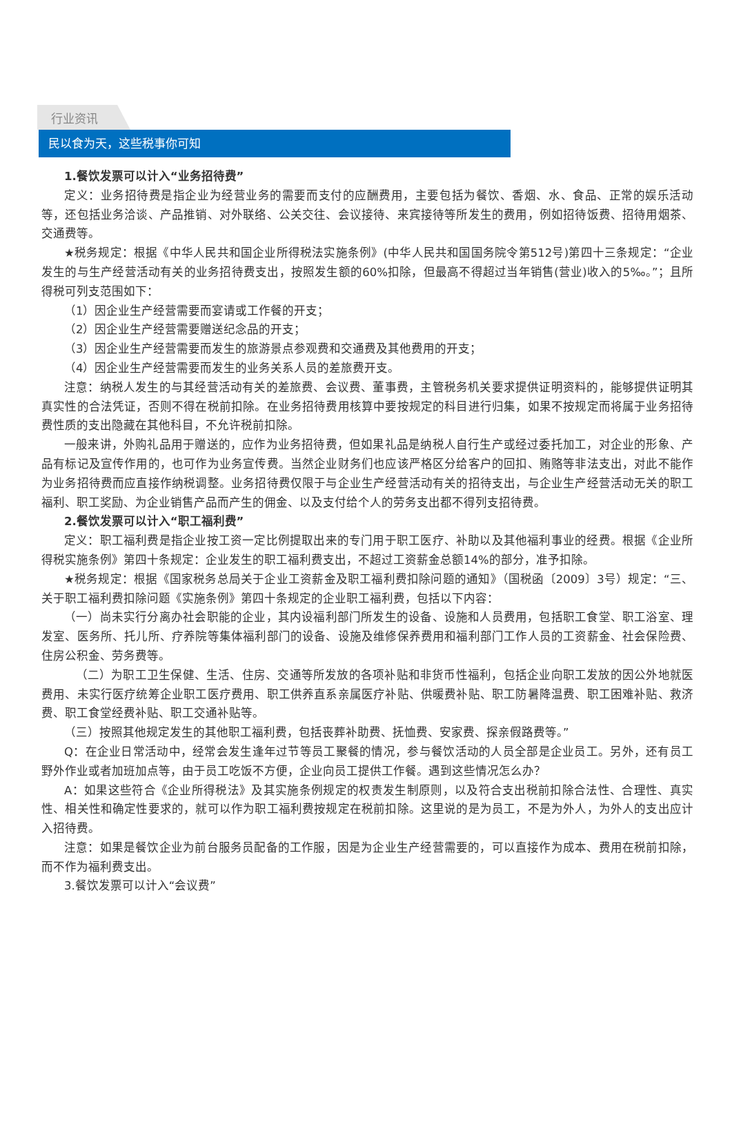行业资讯
民以食为天，这些税事你可知
1.餐饮发票可以计入“业务招待费”
定义：业务招待费是指企业为经营业务的需要而支付的应酬费用，主要包括为餐饮、香烟、水、食品、正常的娱乐活动等，还包括业务洽谈、产品推销、对外联络、公关交往、会议接待、来宾接待等所发生的费用，例如招待饭费、招待用烟茶、交通费等。
★税务规定：根据《中华人民共和国企业所得税法实施条例》(中华人民共和国国务院令第512号)第四十三条规定：“企业发生的与生产经营活动有关的业务招待费支出，按照发生额的60%扣除，但最高不得超过当年销售(营业)收入的5‰。”；且所得税可列支范围如下：
（1）因企业生产经营需要而宴请或工作餐的开支；
（2）因企业生产经营需要赠送纪念品的开支；
（3）因企业生产经营需要而发生的旅游景点参观费和交通费及其他费用的开支；
（4）因企业生产经营需要而发生的业务关系人员的差旅费开支。
注意：纳税人发生的与其经营活动有关的差旅费、会议费、董事费，主管税务机关要求提供证明资料的，能够提供证明其真实性的合法凭证，否则不得在税前扣除。在业务招待费用核算中要按规定的科目进行归集，如果不按规定而将属于业务招待费性质的支出隐藏在其他科目，不允许税前扣除。
一般来讲，外购礼品用于赠送的，应作为业务招待费，但如果礼品是纳税人自行生产或经过委托加工，对企业的形象、产品有标记及宣传作用的，也可作为业务宣传费。当然企业财务们也应该严格区分给客户的回扣、贿赂等非法支出，对此不能作为业务招待费而应直接作纳税调整。业务招待费仅限于与企业生产经营活动有关的招待支出，与企业生产经营活动无关的职工福利、职工奖励、为企业销售产品而产生的佣金、以及支付给个人的劳务支出都不得列支招待费。
2.餐饮发票可以计入“职工福利费”
定义：职工福利费是指企业按工资一定比例提取出来的专门用于职工医疗、补助以及其他福利事业的经费。根据《企业所得税实施条例》第四十条规定：企业发生的职工福利费支出，不超过工资薪金总额14%的部分，准予扣除。
★税务规定：根据《国家税务总局关于企业工资薪金及职工福利费扣除问题的通知》（国税函〔2009〕3号）规定：“三、关于职工福利费扣除问题《实施条例》第四十条规定的企业职工福利费，包括以下内容：
（一）尚未实行分离办社会职能的企业，其内设福利部门所发生的设备、设施和人员费用，包括职工食堂、职工浴室、理发室、医务所、托儿所、疗养院等集体福利部门的设备、设施及维修保养费用和福利部门工作人员的工资薪金、社会保险费、住房公积金、劳务费等。
（二）为职工卫生保健、生活、住房、交通等所发放的各项补贴和非货币性福利，包括企业向职工发放的因公外地就医费用、未实行医疗统筹企业职工医疗费用、职工供养直系亲属医疗补贴、供暖费补贴、职工防暑降温费、职工困难补贴、救济费、职工食堂经费补贴、职工交通补贴等。
（三）按照其他规定发生的其他职工福利费，包括丧葬补助费、抚恤费、安家费、探亲假路费等。”
Q：在企业日常活动中，经常会发生逢年过节等员工聚餐的情况，参与餐饮活动的人员全部是企业员工。另外，还有员工野外作业或者加班加点等，由于员工吃饭不方便，企业向员工提供工作餐。遇到这些情况怎么办？
A：如果这些符合《企业所得税法》及其实施条例规定的权责发生制原则，以及符合支出税前扣除合法性、合理性、真实性、相关性和确定性要求的，就可以作为职工福利费按规定在税前扣除。这里说的是为员工，不是为外人，为外人的支出应计入招待费。
注意：如果是餐饮企业为前台服务员配备的工作服，因是为企业生产经营需要的，可以直接作为成本、费用在税前扣除，而不作为福利费支出。
3.餐饮发票可以计入“会议费”